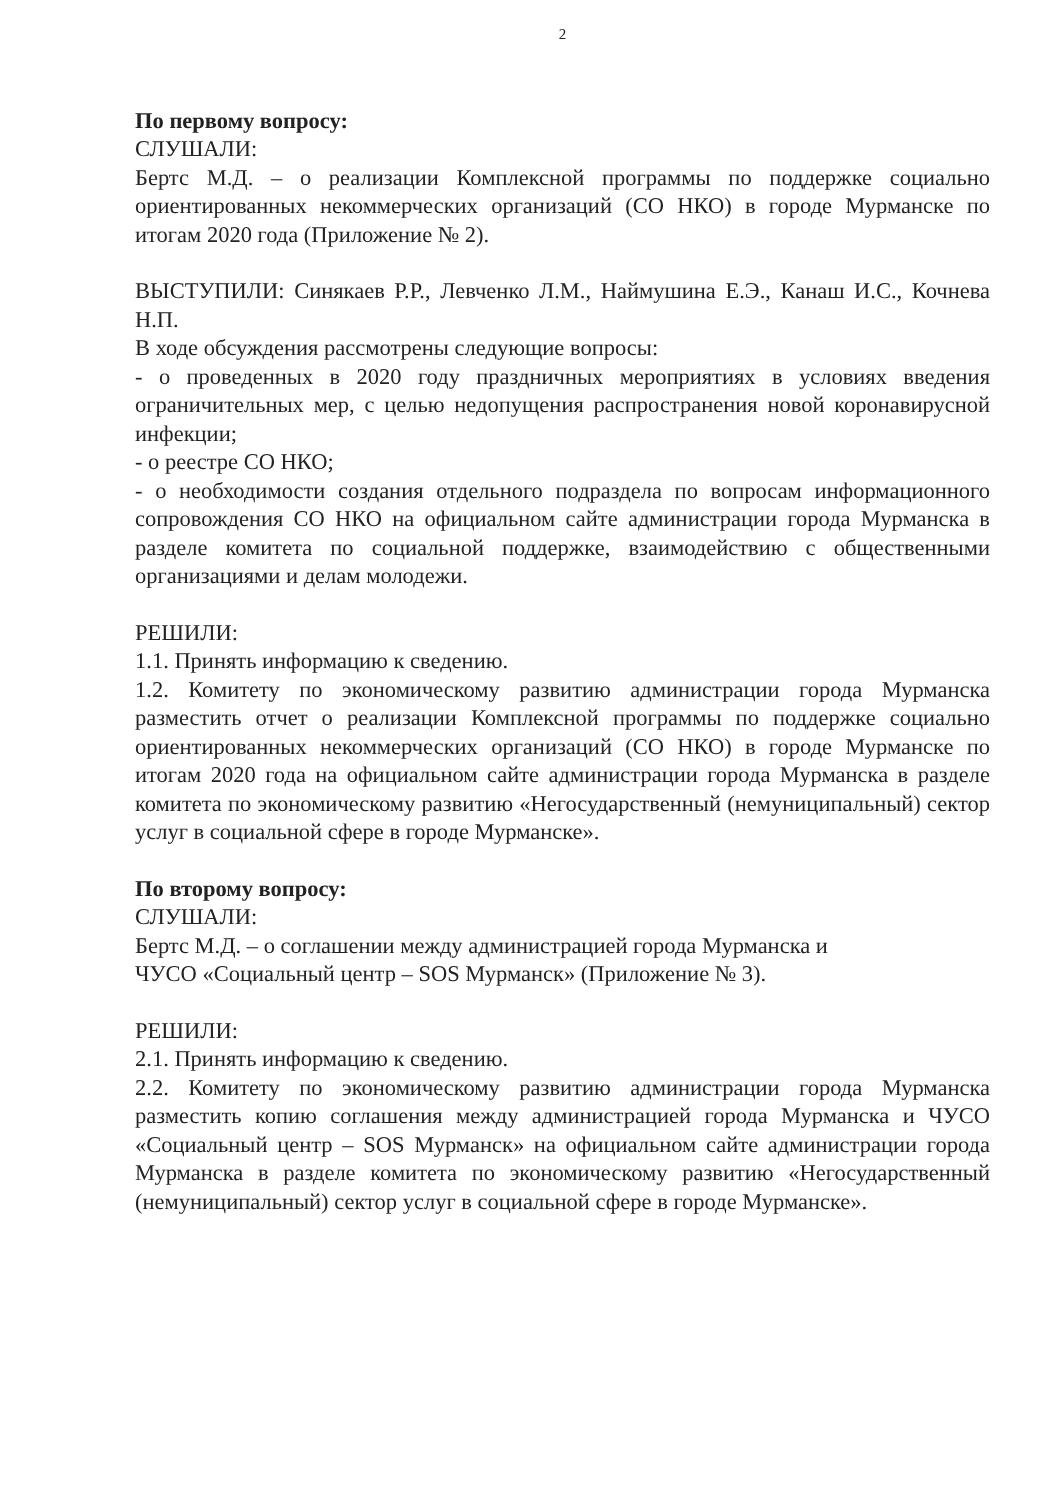2
По первому вопросу:
СЛУШАЛИ:
Бертс М.Д. – о реализации Комплексной программы по поддержке социально ориентированных некоммерческих организаций (СО НКО) в городе Мурманске по итогам 2020 года (Приложение № 2).
ВЫСТУПИЛИ: Синякаев Р.Р., Левченко Л.М., Наймушина Е.Э., Канаш И.С., Кочнева Н.П.
В ходе обсуждения рассмотрены следующие вопросы:
- о проведенных в 2020 году праздничных мероприятиях в условиях введения ограничительных мер, с целью недопущения распространения новой коронавирусной инфекции;
- о реестре СО НКО;
- о необходимости создания отдельного подраздела по вопросам информационного сопровождения СО НКО на официальном сайте администрации города Мурманска в разделе комитета по социальной поддержке, взаимодействию с общественными организациями и делам молодежи.
РЕШИЛИ:
1.1. Принять информацию к сведению.
1.2. Комитету по экономическому развитию администрации города Мурманска разместить отчет о реализации Комплексной программы по поддержке социально ориентированных некоммерческих организаций (СО НКО) в городе Мурманске по итогам 2020 года на официальном сайте администрации города Мурманска в разделе комитета по экономическому развитию «Негосударственный (немуниципальный) сектор услуг в социальной сфере в городе Мурманске».
По второму вопросу:
СЛУШАЛИ:
Бертс М.Д. – о соглашении между администрацией города Мурманска и
ЧУСО «Социальный центр – SOS Мурманск» (Приложение № 3).
РЕШИЛИ:
2.1. Принять информацию к сведению.
2.2. Комитету по экономическому развитию администрации города Мурманска разместить копию соглашения между администрацией города Мурманска и ЧУСО «Социальный центр – SOS Мурманск» на официальном сайте администрации города Мурманска в разделе комитета по экономическому развитию «Негосударственный (немуниципальный) сектор услуг в социальной сфере в городе Мурманске».